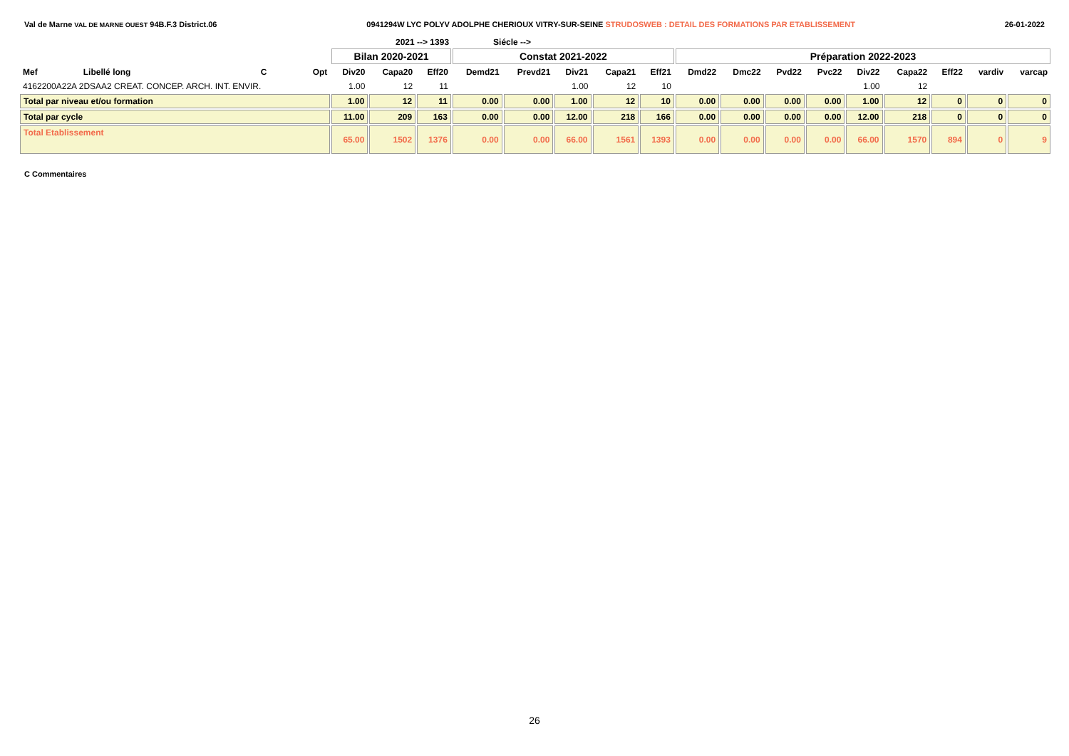Val de Marne VAL DE MARNE OUEST 94B.F.3 District.06 0941294W LYC POLYV ADOLPHE CHERIOUX VITRY-SUR-SEINE STRUDOSWEB : DETAIL DES FORMATIONS PAR ETABLISSEMENT 26-01-2022
2021 --> 1393 Siécle -->
| | | | | Bilan 2020-2021 | | | Constat 2021-2022 | | | | | Préparation 2022-2023 | | | | | | | | |
| --- | --- | --- | --- | --- | --- | --- | --- | --- | --- | --- | --- | --- | --- | --- | --- | --- | --- | --- | --- | --- |
| Mef | Libellé long | C | Opt | Div20 | Capa20 | Eff20 | Demd21 | Prevd21 | Div21 | Capa21 | Eff21 | Dmd22 | Dmc22 | Pvd22 | Pvc22 | Div22 | Capa22 | Eff22 | vardiv | varcap |
| 4162200A22A 2DSAA2 CREAT. CONCEP. ARCH. INT. ENVIR. | | | | 1.00 | 12 | 11 | | | 1.00 | 12 | 10 | | | | | 1.00 | 12 | | | |
| Total par niveau et/ou formation | | | | 1.00 | 12 | 11 | 0.00 | 0.00 | 1.00 | 12 | 10 | 0.00 | 0.00 | 0.00 | 0.00 | 1.00 | 12 | 0 | 0 | 0 |
| Total par cycle | | | | 11.00 | 209 | 163 | 0.00 | 0.00 | 12.00 | 218 | 166 | 0.00 | 0.00 | 0.00 | 0.00 | 12.00 | 218 | 0 | 0 | 0 |
| Total Etablissement | | | | 65.00 | 1502 | 1376 | 0.00 | 0.00 | 66.00 | 1561 | 1393 | 0.00 | 0.00 | 0.00 | 0.00 | 66.00 | 1570 | 894 | 0 | 9 |
C Commentaires
26